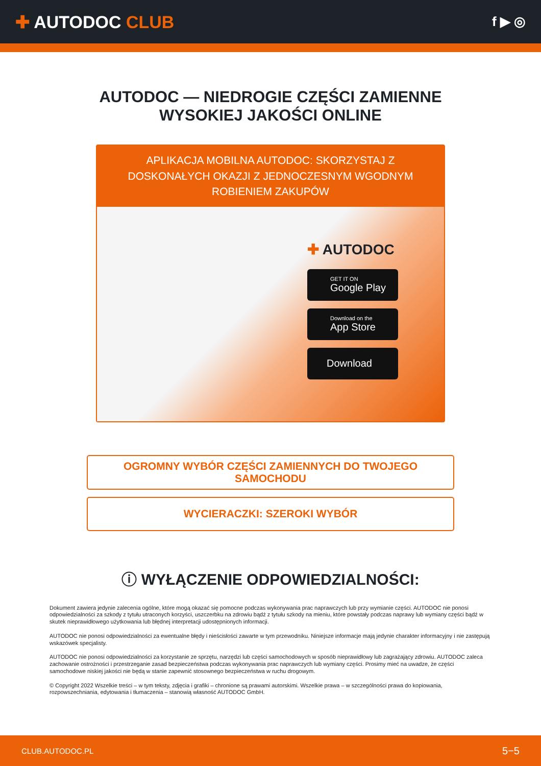✚ AUTODOC CLUB
f ▶ ◎
AUTODOC — NIEDROGIE CZĘŚCI ZAMIENNE
WYSOKIEJ JAKOŚCI ONLINE
APLIKACJA MOBILNA AUTODOC: SKORZYSTAJ Z DOSKONAŁYCH OKAZJI Z JEDNOCZESNYM WGODNYM ROBIENIEM ZAKUPÓW
✚ AUTODOC
GET IT ON
Google Play
Download on the
App Store
Download
OGROMNY WYBÓR CZĘŚCI ZAMIENNYCH DO TWOJEGO SAMOCHODU
WYCIERACZKI: SZEROKI WYBÓR
ⓘ WYŁĄCZENIE ODPOWIEDZIALNOŚCI:
Dokument zawiera jedynie zalecenia ogólne, które mogą okazać się pomocne podczas wykonywania prac naprawczych lub przy wymianie części. AUTODOC nie ponosi odpowiedzialności za szkody z tytułu utraconych korzyści, uszczerbku na zdrowiu bądź z tytułu szkody na mieniu, które powstały podczas naprawy lub wymiany części bądź w skutek nieprawidłowego użytkowania lub błędnej interpretacji udostępnionych informacji.
AUTODOC nie ponosi odpowiedzialności za ewentualne błędy i nieścisłości zawarte w tym przewodniku. Niniejsze informacje mają jedynie charakter informacyjny i nie zastępują wskazówek specjalisty.
AUTODOC nie ponosi odpowiedzialności za korzystanie ze sprzętu, narzędzi lub części samochodowych w sposób nieprawidłowy lub zagrażający zdrowiu. AUTODOC zaleca zachowanie ostrożności i przestrzeganie zasad bezpieczeństwa podczas wykonywania prac naprawczych lub wymiany części. Prosimy mieć na uwadze, że części samochodowe niskiej jakości nie będą w stanie zapewnić stosownego bezpieczeństwa w ruchu drogowym.
© Copyright 2022 Wszelkie treści – w tym teksty, zdjęcia i grafiki – chronione są prawami autorskimi. Wszelkie prawa – w szczególności prawa do kopiowania, rozpowszechniania, edytowania i tłumaczenia – stanowią własność AUTODOC GmbH.
CLUB.AUTODOC.PL 5−5